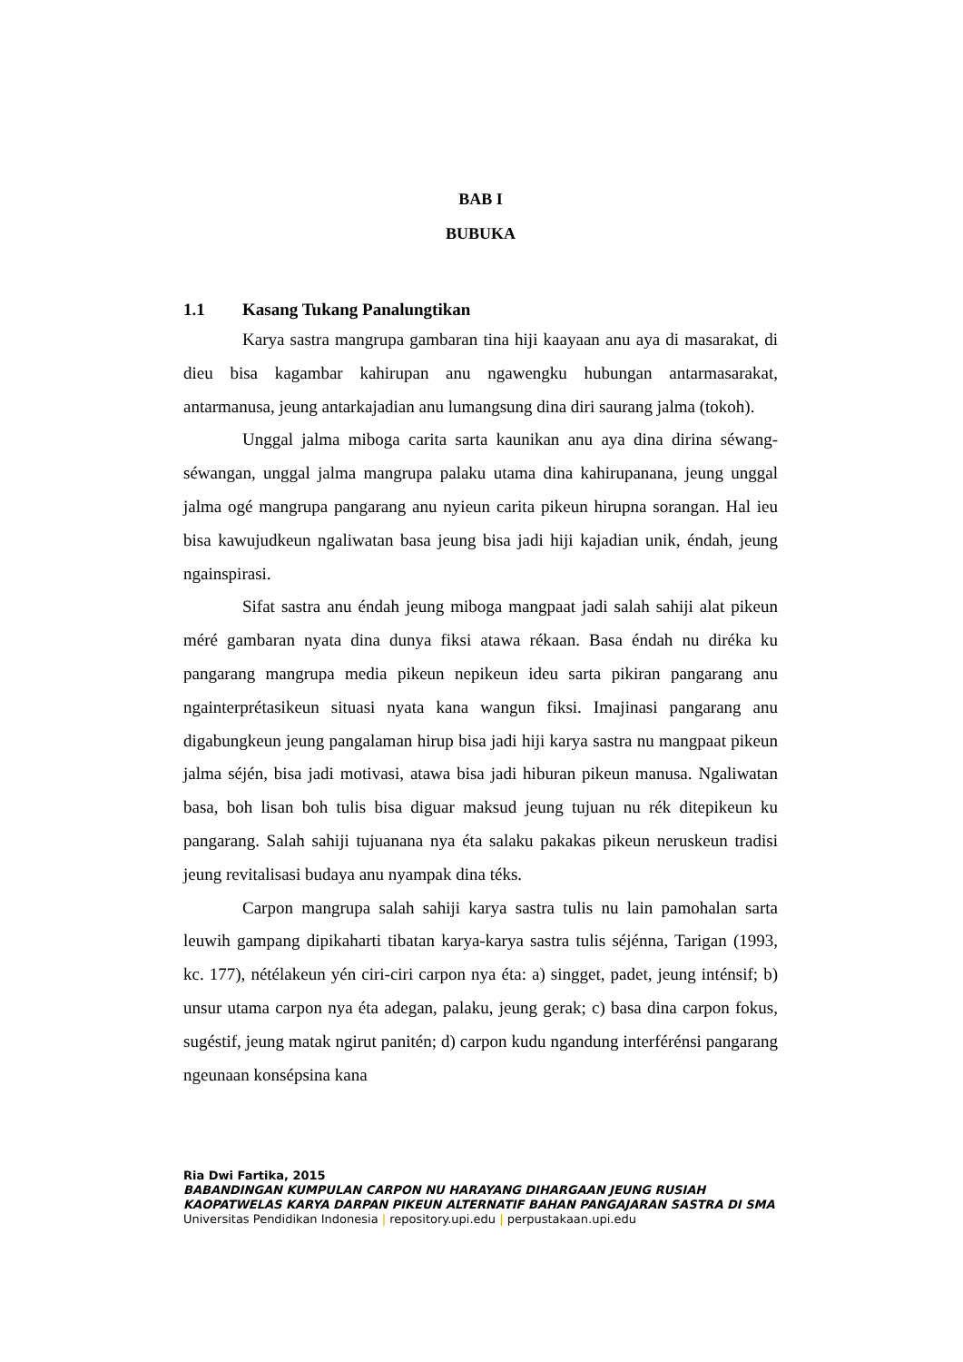BAB I
BUBUKA
1.1 Kasang Tukang Panalungtikan
Karya sastra mangrupa gambaran tina hiji kaayaan anu aya di masarakat, di dieu bisa kagambar kahirupan anu ngawengku hubungan antarmasarakat, antarmanusa, jeung antarkajadian anu lumangsung dina diri saurang jalma (tokoh).
Unggal jalma miboga carita sarta kaunikan anu aya dina dirina séwang-séwangan, unggal jalma mangrupa palaku utama dina kahirupanana, jeung unggal jalma ogé mangrupa pangarang anu nyieun carita pikeun hirupna sorangan. Hal ieu bisa kawujudkeun ngaliwatan basa jeung bisa jadi hiji kajadian unik, éndah, jeung ngainspirasi.
Sifat sastra anu éndah jeung miboga mangpaat jadi salah sahiji alat pikeun méré gambaran nyata dina dunya fiksi atawa rékaan. Basa éndah nu diréka ku pangarang mangrupa media pikeun nepikeun ideu sarta pikiran pangarang anu ngainterprétasikeun situasi nyata kana wangun fiksi. Imajinasi pangarang anu digabungkeun jeung pangalaman hirup bisa jadi hiji karya sastra nu mangpaat pikeun jalma séjén, bisa jadi motivasi, atawa bisa jadi hiburan pikeun manusa. Ngaliwatan basa, boh lisan boh tulis bisa diguar maksud jeung tujuan nu rék ditepikeun ku pangarang. Salah sahiji tujuanana nya éta salaku pakakas pikeun neruskeun tradisi jeung revitalisasi budaya anu nyampak dina téks.
Carpon mangrupa salah sahiji karya sastra tulis nu lain pamohalan sarta leuwih gampang dipikaharti tibatan karya-karya sastra tulis séjénna, Tarigan (1993, kc. 177), nétélakeun yén ciri-ciri carpon nya éta: a) singget, padet, jeung inténsif; b) unsur utama carpon nya éta adegan, palaku, jeung gerak; c) basa dina carpon fokus, sugéstif, jeung matak ngirut panitén; d) carpon kudu ngandung interférénsi pangarang ngeunaan konsépsina kana
Ria Dwi Fartika, 2015
BABANDINGAN KUMPULAN CARPON NU HARAYANG DIHARGAAN JEUNG RUSIAH KAOPATWELAS KARYA DARPAN PIKEUN ALTERNATIF BAHAN PANGAJARAN SASTRA DI SMA
Universitas Pendidikan Indonesia | repository.upi.edu | perpustakaan.upi.edu